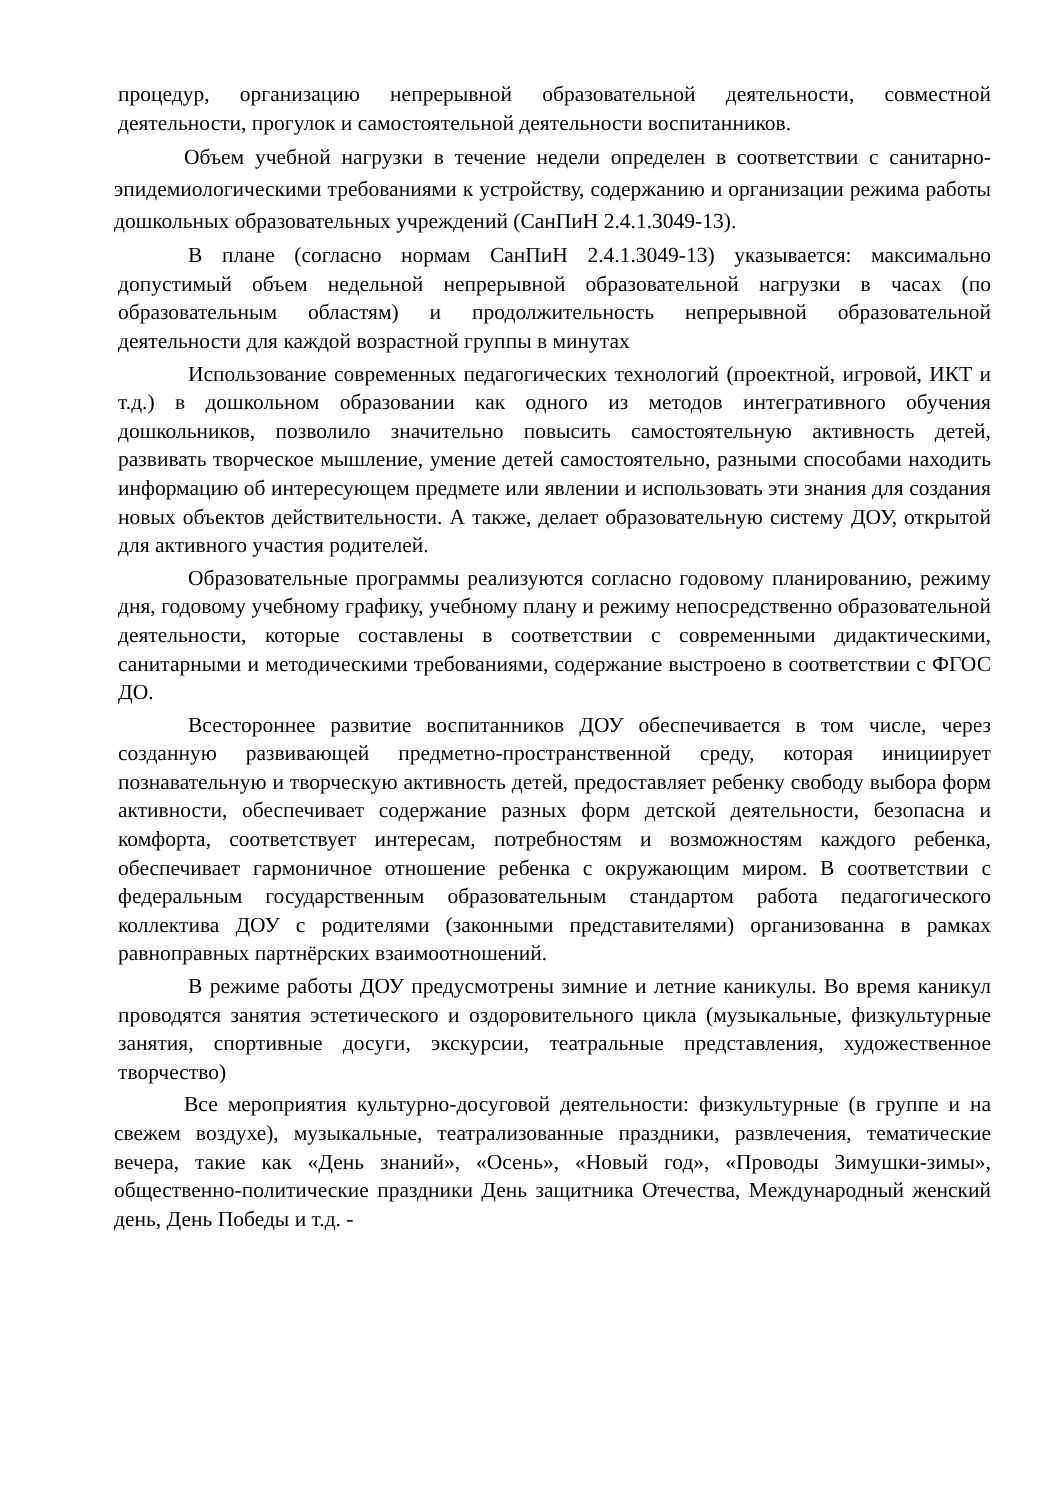процедур, организацию непрерывной образовательной деятельности, совместной деятельности, прогулок и самостоятельной деятельности воспитанников.
Объем учебной нагрузки в течение недели определен в соответствии с санитарно-эпидемиологическими требованиями к устройству, содержанию и организации режима работы дошкольных образовательных учреждений (СанПиН 2.4.1.3049-13).
В плане (согласно нормам СанПиН 2.4.1.3049-13) указывается: максимально допустимый объем недельной непрерывной образовательной нагрузки в часах (по образовательным областям) и продолжительность непрерывной образовательной деятельности для каждой возрастной группы в минутах
Использование современных педагогических технологий (проектной, игровой, ИКТ и т.д.) в дошкольном образовании как одного из методов интегративного обучения дошкольников, позволило значительно повысить самостоятельную активность детей, развивать творческое мышление, умение детей самостоятельно, разными способами находить информацию об интересующем предмете или явлении и использовать эти знания для создания новых объектов действительности. А также, делает образовательную систему ДОУ, открытой для активного участия родителей.
Образовательные программы реализуются согласно годовому планированию, режиму дня, годовому учебному графику, учебному плану и режиму непосредственно образовательной деятельности, которые составлены в соответствии с современными дидактическими, санитарными и методическими требованиями, содержание выстроено в соответствии с ФГОС ДО.
Всестороннее развитие воспитанников ДОУ обеспечивается в том числе, через созданную развивающей предметно-пространственной среду, которая инициирует познавательную и творческую активность детей, предоставляет ребенку свободу выбора форм активности, обеспечивает содержание разных форм детской деятельности, безопасна и комфорта, соответствует интересам, потребностям и возможностям каждого ребенка, обеспечивает гармоничное отношение ребенка с окружающим миром. В соответствии с федеральным государственным образовательным стандартом работа педагогического коллектива ДОУ с родителями (законными представителями) организованна в рамках равноправных партнёрских взаимоотношений.
В режиме работы ДОУ предусмотрены зимние и летние каникулы. Во время каникул проводятся занятия эстетического и оздоровительного цикла (музыкальные, физкультурные занятия, спортивные досуги, экскурсии, театральные представления, художественное творчество)
Все мероприятия культурно-досуговой деятельности: физкультурные (в группе и на свежем воздухе), музыкальные, театрализованные праздники, развлечения, тематические вечера, такие как «День знаний», «Осень», «Новый год», «Проводы Зимушки-зимы», общественно-политические праздники День защитника Отечества, Международный женский день, День Победы и т.д. -